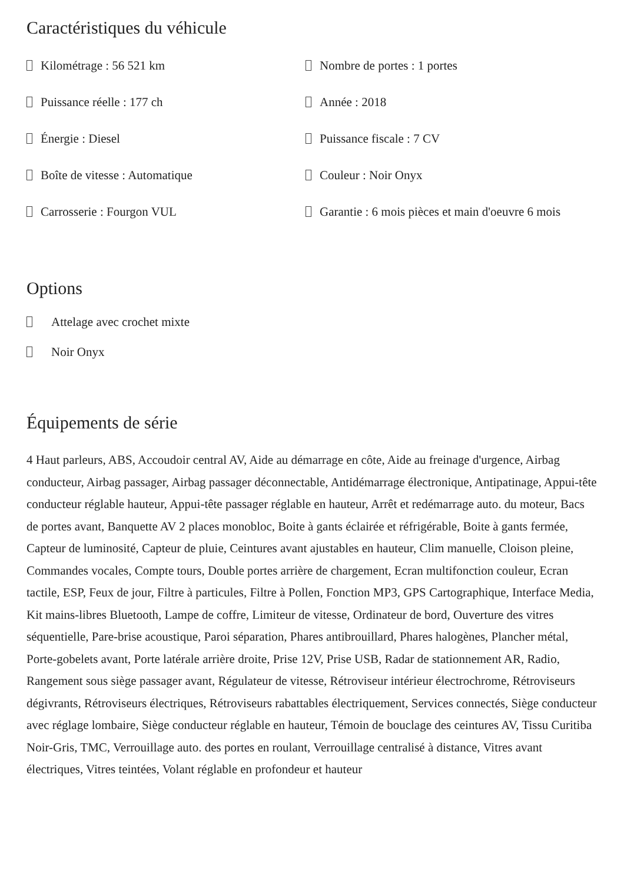Caractéristiques du véhicule
Kilométrage : 56 521 km
Nombre de portes : 1 portes
Puissance réelle : 177 ch
Année : 2018
Énergie : Diesel
Puissance fiscale : 7 CV
Boîte de vitesse : Automatique
Couleur : Noir Onyx
Carrosserie : Fourgon VUL
Garantie : 6 mois pièces et main d'oeuvre 6 mois
Options
Attelage avec crochet mixte
Noir Onyx
Équipements de série
4 Haut parleurs, ABS, Accoudoir central AV, Aide au démarrage en côte, Aide au freinage d'urgence, Airbag conducteur, Airbag passager, Airbag passager déconnectable, Antidémarrage électronique, Antipatinage, Appui-tête conducteur réglable hauteur, Appui-tête passager réglable en hauteur, Arrêt et redémarrage auto. du moteur, Bacs de portes avant, Banquette AV 2 places monobloc, Boite à gants éclairée et réfrigérable, Boite à gants fermée, Capteur de luminosité, Capteur de pluie, Ceintures avant ajustables en hauteur, Clim manuelle, Cloison pleine, Commandes vocales, Compte tours, Double portes arrière de chargement, Ecran multifonction couleur, Ecran tactile, ESP, Feux de jour, Filtre à particules, Filtre à Pollen, Fonction MP3, GPS Cartographique, Interface Media, Kit mains-libres Bluetooth, Lampe de coffre, Limiteur de vitesse, Ordinateur de bord, Ouverture des vitres séquentielle, Pare-brise acoustique, Paroi séparation, Phares antibrouillard, Phares halogènes, Plancher métal, Porte-gobelets avant, Porte latérale arrière droite, Prise 12V, Prise USB, Radar de stationnement AR, Radio, Rangement sous siège passager avant, Régulateur de vitesse, Rétroviseur intérieur électrochrome, Rétroviseurs dégivrants, Rétroviseurs électriques, Rétroviseurs rabattables électriquement, Services connectés, Siège conducteur avec réglage lombaire, Siège conducteur réglable en hauteur, Témoin de bouclage des ceintures AV, Tissu Curitiba Noir-Gris, TMC, Verrouillage auto. des portes en roulant, Verrouillage centralisé à distance, Vitres avant électriques, Vitres teintées, Volant réglable en profondeur et hauteur